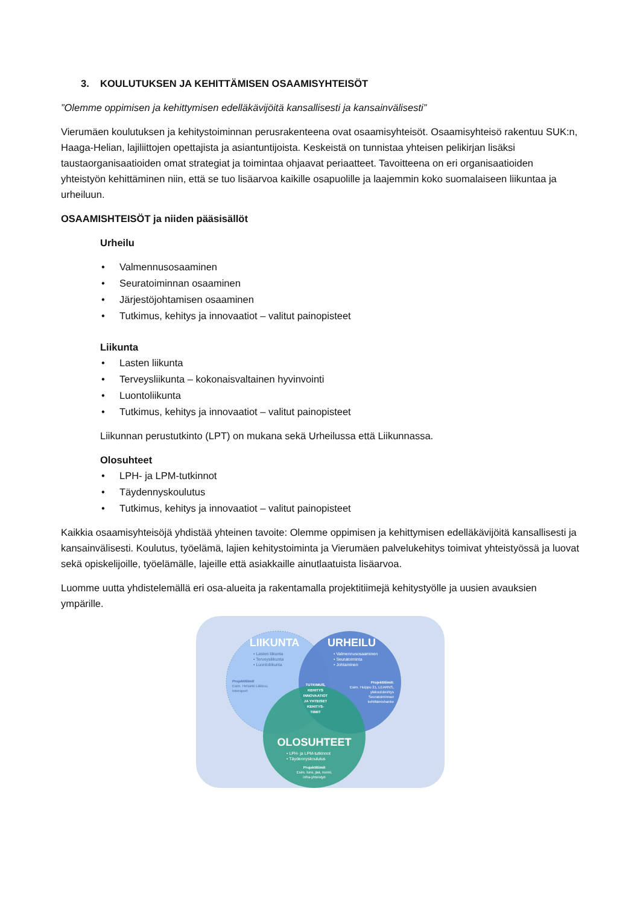3. KOULUTUKSEN JA KEHITTÄMISEN OSAAMISYHTEISÖT
”Olemme oppimisen ja kehittymisen edelläkävijöitä kansallisesti ja kansainvälisesti”
Vierumäen koulutuksen ja kehitystoiminnan perusrakenteena ovat osaamisyhteisöt. Osaamisyhteisö rakentuu SUK:n, Haaga-Helian, lajiliittojen opettajista ja asiantuntijoista. Keskeistä on tunnistaa yhteisen pelikirjan lisäksi taustaorganisaatioiden omat strategiat ja toimintaa ohjaavat periaatteet. Tavoitteena on eri organisaatioiden yhteistyön kehittäminen niin, että se tuo lisäarvoa kaikille osapuolille ja laajemmin koko suomalaiseen liikuntaa ja urheiluun.
OSAAMISHTEISÖT ja niiden pääsisällöt
Urheilu
• Valmennusosaaminen
• Seuratoiminnan osaaminen
• Järjestöjohtamisen osaaminen
• Tutkimus, kehitys ja innovaatiot – valitut painopisteet
Liikunta
• Lasten liikunta
• Terveysliikunta – kokonaisvaltainen hyvinvointi
• Luontoliikunta
• Tutkimus, kehitys ja innovaatiot – valitut painopisteet
Liikunnan perustutkinto (LPT) on mukana sekä Urheilussa että Liikunnassa.
Olosuhteet
• LPH- ja LPM-tutkinnot
• Täydennyskoulutus
• Tutkimus, kehitys ja innovaatiot – valitut painopisteet
Kaikkia osaamisyhteisöjä yhdistää yhteinen tavoite: Olemme oppimisen ja kehittymisen edelläkävijöitä kansallisesti ja kansainvälisesti. Koulutus, työelämä, lajien kehitystoiminta ja Vierumäen palvelukehitys toimivat yhteistyössä ja luovat sekä opiskelijoille, työelämälle, lajeille että asiakkaille ainutlaatuista lisäarvoa.
Luomme uutta yhdistelemällä eri osa-alueita ja rakentamalla projektitiimejä kehitystyölle ja uusien avauksien ympärille.
LIIKUNTA
• Lasten liikunta
• Terveysliikunta
• Luontoliikunta
Projektitiimit
Esim. Helsinki Liikkuu,
Intersport
URHEILU
• Valmennusosaaminen
• Seuratoiminta
• Johtaminen
Projektitiimit:
Esim. Huippu 21, LEARNS,
yläkoululeiritys
Seuratoiminnan
kehittämishanke
TUTKIMUS,
KEHITYS
INNOVAATIOT
JA YHTEISET
KEHITYS-
TIIMIT
OLOSUHTEET
• LPH- ja LPM-tutkinnot
• Täydennyskoulutus
Projektitiimit
Esim. lumi, jää, nurmi,
infra-yhteistyö